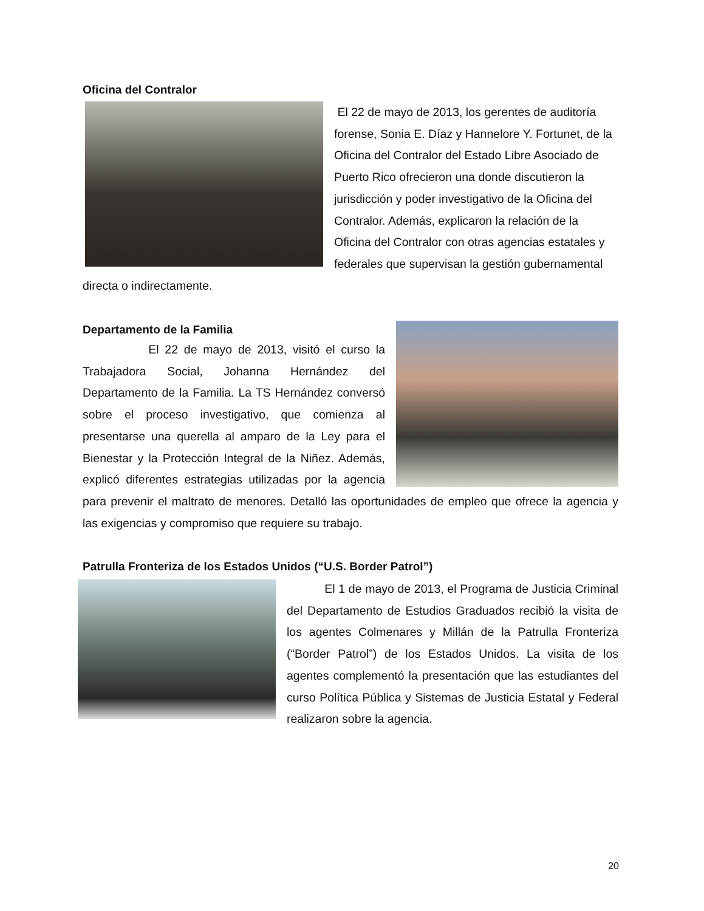Oficina del Contralor
El 22 de mayo de 2013, los gerentes de auditoría forense, Sonia E. Díaz y Hannelore Y. Fortunet, de la Oficina del Contralor del Estado Libre Asociado de Puerto Rico ofrecieron una donde discutieron la jurisdicción y poder investigativo de la Oficina del Contralor. Además, explicaron la relación de la Oficina del Contralor con otras agencias estatales y federales que supervisan la gestión gubernamental directa o indirectamente.
Departamento de la Familia
El 22 de mayo de 2013, visitó el curso la Trabajadora Social, Johanna Hernández del Departamento de la Familia. La TS Hernández conversó sobre el proceso investigativo, que comienza al presentarse una querella al amparo de la Ley para el Bienestar y la Protección Integral de la Niñez. Además, explicó diferentes estrategias utilizadas por la agencia para prevenir el maltrato de menores. Detalló las oportunidades de empleo que ofrece la agencia y las exigencias y compromiso que requiere su trabajo.
Patrulla Fronteriza de los Estados Unidos (“U.S. Border Patrol”)
El 1 de mayo de 2013, el Programa de Justicia Criminal del Departamento de Estudios Graduados recibió la visita de los agentes Colmenares y Millán de la Patrulla Fronteriza (“Border Patrol”) de los Estados Unidos. La visita de los agentes complementó la presentación que las estudiantes del curso Política Pública y Sistemas de Justicia Estatal y Federal realizaron sobre la agencia.
20